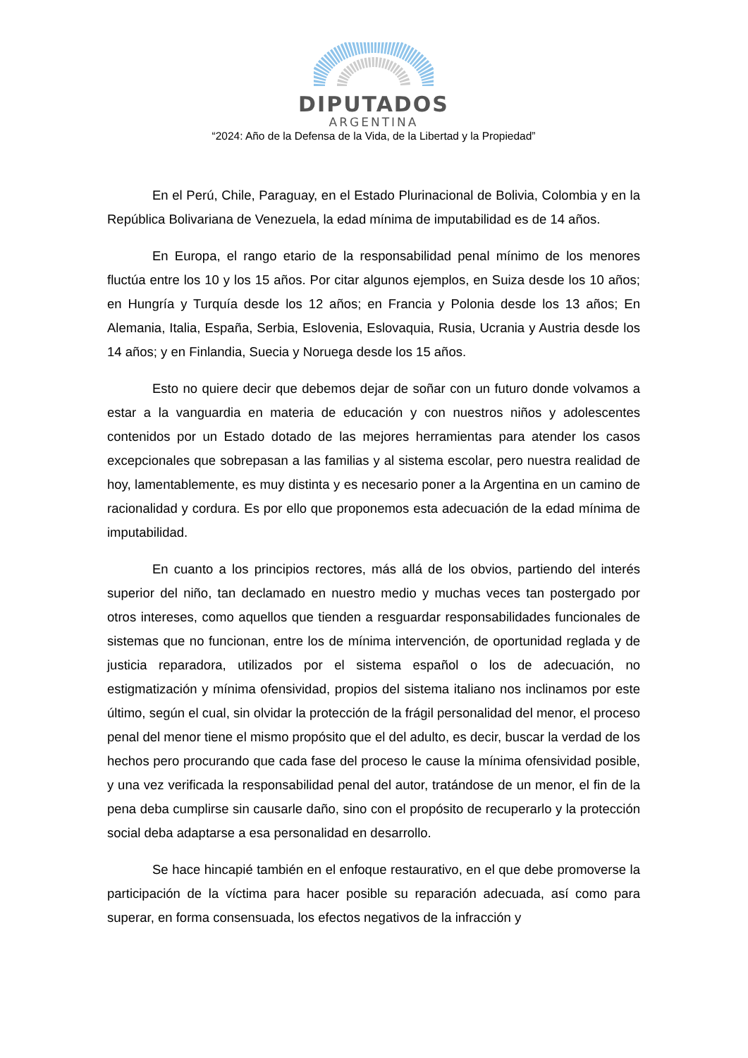DIPUTADOS
ARGENTINA
“2024: Año de la Defensa de la Vida, de la Libertad y la Propiedad”
En el Perú, Chile, Paraguay, en el Estado Plurinacional de Bolivia, Colombia y en la República Bolivariana de Venezuela, la edad mínima de imputabilidad es de 14 años.
En Europa, el rango etario de la responsabilidad penal mínimo de los menores fluctúa entre los 10 y los 15 años. Por citar algunos ejemplos, en Suiza desde los 10 años; en Hungría y Turquía desde los 12 años; en Francia y Polonia desde los 13 años; En Alemania, Italia, España, Serbia, Eslovenia, Eslovaquia, Rusia, Ucrania y Austria desde los 14 años; y en Finlandia, Suecia y Noruega desde los 15 años.
Esto no quiere decir que debemos dejar de soñar con un futuro donde volvamos a estar a la vanguardia en materia de educación y con nuestros niños y adolescentes contenidos por un Estado dotado de las mejores herramientas para atender los casos excepcionales que sobrepasan a las familias y al sistema escolar, pero nuestra realidad de hoy, lamentablemente, es muy distinta y es necesario poner a la Argentina en un camino de racionalidad y cordura. Es por ello que proponemos esta adecuación de la edad mínima de imputabilidad.
En cuanto a los principios rectores, más allá de los obvios, partiendo del interés superior del niño, tan declamado en nuestro medio y muchas veces tan postergado por otros intereses, como aquellos que tienden a resguardar responsabilidades funcionales de sistemas que no funcionan, entre los de mínima intervención, de oportunidad reglada y de justicia reparadora, utilizados por el sistema español o los de adecuación, no estigmatización y mínima ofensividad, propios del sistema italiano nos inclinamos por este último, según el cual, sin olvidar la protección de la frágil personalidad del menor, el proceso penal del menor tiene el mismo propósito que el del adulto, es decir, buscar la verdad de los hechos pero procurando que cada fase del proceso le cause la mínima ofensividad posible, y una vez verificada la responsabilidad penal del autor, tratándose de un menor, el fin de la pena deba cumplirse sin causarle daño, sino con el propósito de recuperarlo y la protección social deba adaptarse a esa personalidad en desarrollo.
Se hace hincapié también en el enfoque restaurativo, en el que debe promoverse la participación de la víctima para hacer posible su reparación adecuada, así como para superar, en forma consensuada, los efectos negativos de la infracción y